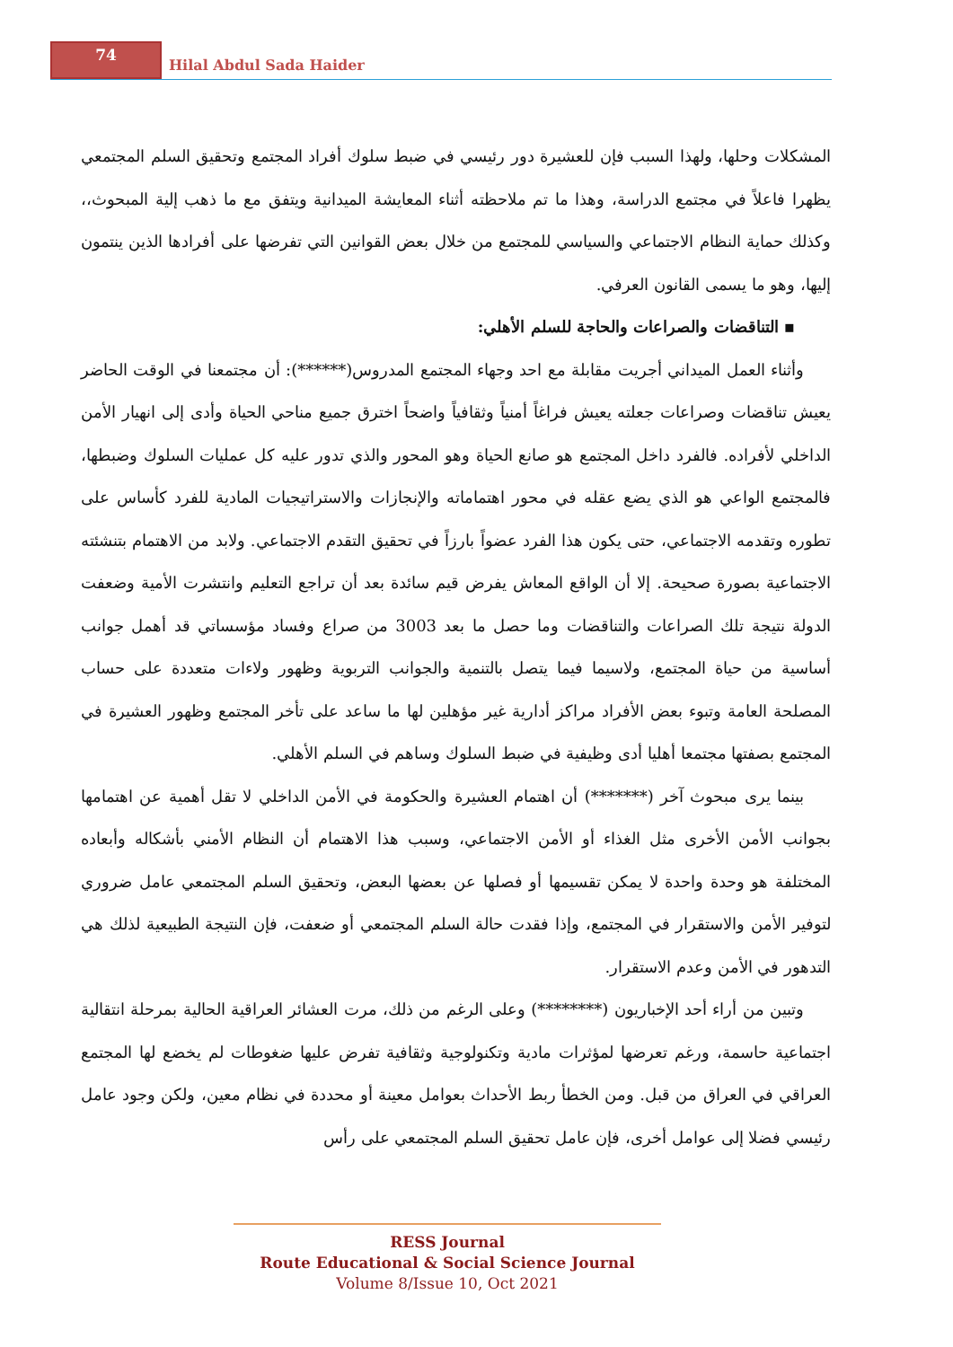74
Hilal Abdul Sada Haider
المشكلات وحلها، ولهذا السبب فإن للعشيرة دور رئيسي في ضبط سلوك أفراد المجتمع وتحقيق السلم المجتمعي يظهرا فاعلاً في مجتمع الدراسة، وهذا ما تم ملاحظته أثناء المعايشة الميدانية ويتفق مع ما ذهب إلية المبحوث،، وكذلك حماية النظام الاجتماعي والسياسي للمجتمع من خلال بعض القوانين التي تفرضها على أفرادها الذين ينتمون إليها، وهو ما يسمى القانون العرفي.
▪ التناقضات والصراعات والحاجة للسلم الأهلي:
وأثناء العمل الميداني أجريت مقابلة مع احد وجهاء المجتمع المدروس(******): أن مجتمعنا في الوقت الحاضر يعيش تناقضات وصراعات جعلته يعيش فراغاً أمنياً وثقافياً واضحاً اخترق جميع مناحي الحياة وأدى إلى انهيار الأمن الداخلي لأفراده. فالفرد داخل المجتمع هو صانع الحياة وهو المحور والذي تدور عليه كل عمليات السلوك وضبطها، فالمجتمع الواعي هو الذي يضع عقله في محور اهتماماته والإنجازات والاستراتيجيات المادية للفرد كأساس على تطوره وتقدمه الاجتماعي، حتى يكون هذا الفرد عضواً بارزاً في تحقيق التقدم الاجتماعي. ولابد من الاهتمام بتنشئته الاجتماعية بصورة صحيحة. إلا أن الواقع المعاش يفرض قيم سائدة بعد أن تراجع التعليم وانتشرت الأمية وضعفت الدولة نتيجة تلك الصراعات والتناقضات وما حصل ما بعد 3003 من صراع وفساد مؤسساتي قد أهمل جوانب أساسية من حياة المجتمع، ولاسيما فيما يتصل بالتنمية والجوانب التربوية وظهور ولاءات متعددة على حساب المصلحة العامة وتبوء بعض الأفراد مراكز أدارية غير مؤهلين لها ما ساعد على تأخر المجتمع وظهور العشيرة في المجتمع بصفتها مجتمعا أهليا أدى وظيفية في ضبط السلوك وساهم في السلم الأهلي.
بينما يرى مبحوث آخر (*******) أن اهتمام العشيرة والحكومة في الأمن الداخلي لا تقل أهمية عن اهتمامها بجوانب الأمن الأخرى مثل الغذاء أو الأمن الاجتماعي، وسبب هذا الاهتمام أن النظام الأمني بأشكاله وأبعاده المختلفة هو وحدة واحدة لا يمكن تقسيمها أو فصلها عن بعضها البعض، وتحقيق السلم المجتمعي عامل ضروري لتوفير الأمن والاستقرار في المجتمع، وإذا فقدت حالة السلم المجتمعي أو ضعفت، فإن النتيجة الطبيعية لذلك هي التدهور في الأمن وعدم الاستقرار.
وتبين من أراء أحد الإخباريون (********) وعلى الرغم من ذلك، مرت العشائر العراقية الحالية بمرحلة انتقالية اجتماعية حاسمة، ورغم تعرضها لمؤثرات مادية وتكنولوجية وثقافية تفرض عليها ضغوطات لم يخضع لها المجتمع العراقي في العراق من قبل. ومن الخطأ ربط الأحداث بعوامل معينة أو محددة في نظام معين، ولكن وجود عامل رئيسي فضلا إلى عوامل أخرى، فإن عامل تحقيق السلم المجتمعي على رأس
RESS Journal
Route Educational & Social Science Journal
Volume 8/Issue 10, Oct 2021